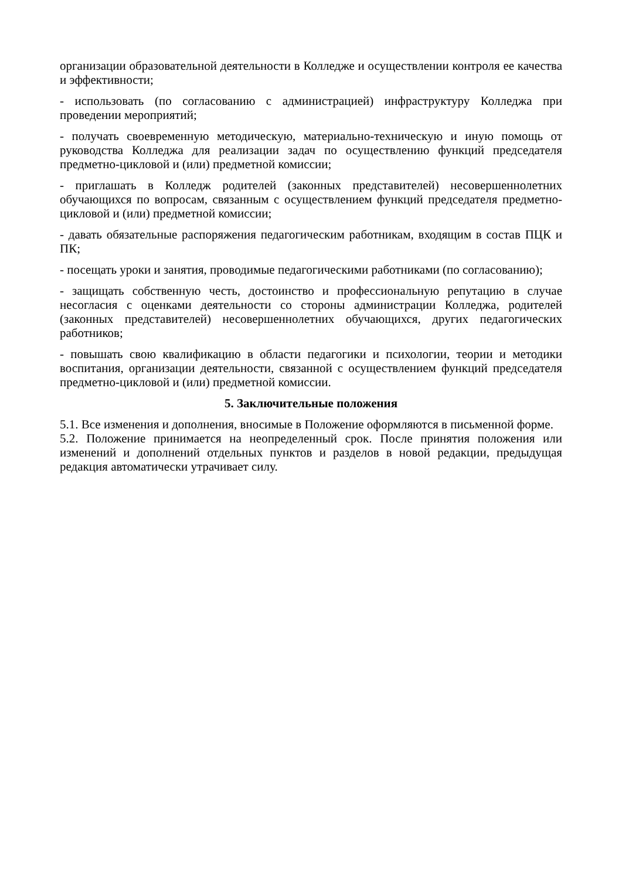организации образовательной деятельности в Колледже и осуществлении контроля ее качества и эффективности;
- использовать (по согласованию с администрацией) инфраструктуру Колледжа при проведении мероприятий;
- получать своевременную методическую, материально-техническую и иную помощь от руководства Колледжа для реализации задач по осуществлению функций председателя предметно-цикловой и (или) предметной комиссии;
- приглашать в Колледж родителей (законных представителей) несовершеннолетних обучающихся по вопросам, связанным с осуществлением функций председателя предметно-цикловой и (или) предметной комиссии;
- давать обязательные распоряжения педагогическим работникам, входящим в состав ПЦК и ПК;
- посещать уроки и занятия, проводимые педагогическими работниками (по согласованию);
- защищать собственную честь, достоинство и профессиональную репутацию в случае несогласия с оценками деятельности со стороны администрации Колледжа, родителей (законных представителей) несовершеннолетних обучающихся, других педагогических работников;
- повышать свою квалификацию в области педагогики и психологии, теории и методики воспитания, организации деятельности, связанной с осуществлением функций председателя предметно-цикловой и (или) предметной комиссии.
5. Заключительные положения
5.1. Все изменения и дополнения, вносимые в Положение оформляются в письменной форме.
5.2. Положение принимается на неопределенный срок. После принятия положения или изменений и дополнений отдельных пунктов и разделов в новой редакции, предыдущая редакция автоматически утрачивает силу.